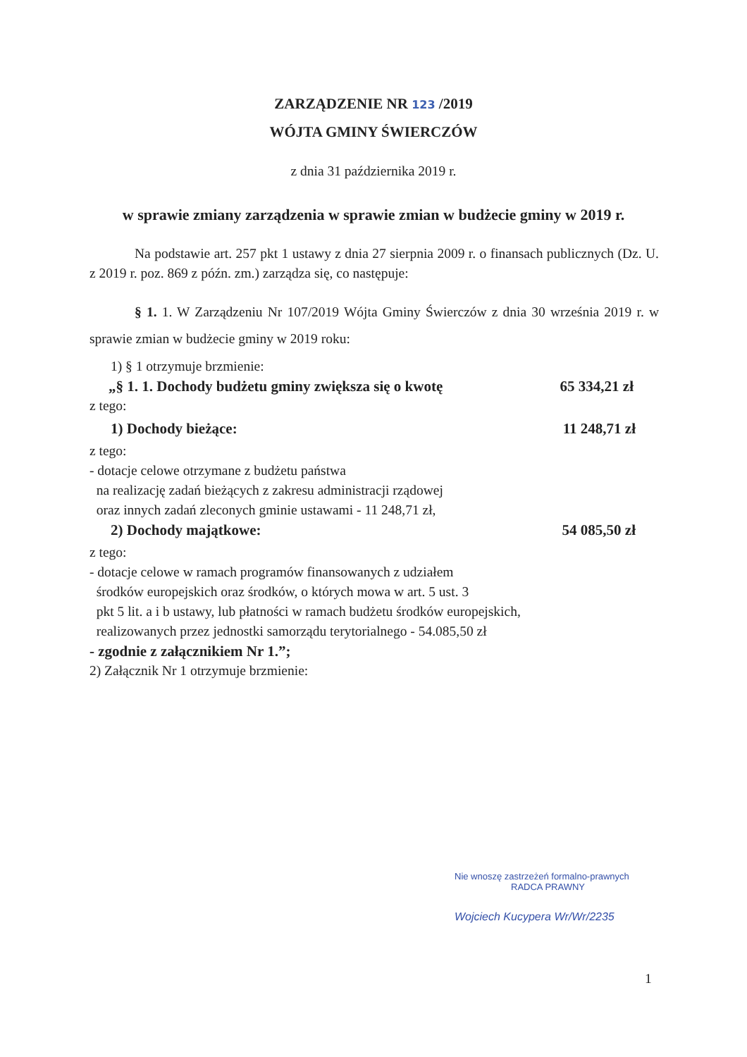ZARZĄDZENIE NR 123 /2019
WÓJTA GMINY ŚWIERCZÓW
z dnia 31 października 2019 r.
w sprawie zmiany zarządzenia w sprawie zmian w budżecie gminy w 2019 r.
Na podstawie art. 257 pkt 1 ustawy z dnia 27 sierpnia 2009 r. o finansach publicznych (Dz. U. z 2019 r. poz. 869 z późn. zm.) zarządza się, co następuje:
§ 1. 1. W Zarządzeniu Nr 107/2019 Wójta Gminy Świerczów z dnia 30 września 2019 r. w sprawie zmian w budżecie gminy w 2019 roku:
1) § 1 otrzymuje brzmienie:
„§ 1. 1. Dochody budżetu gminy zwiększa się o kwotę 65 334,21 zł
z tego:
1) Dochody bieżące: 11 248,71 zł
z tego:
- dotacje celowe otrzymane z budżetu państwa
na realizację zadań bieżących z zakresu administracji rządowej
oraz innych zadań zleconych gminie ustawami - 11 248,71 zł,
2) Dochody majątkowe: 54 085,50 zł
z tego:
- dotacje celowe w ramach programów finansowanych z udziałem
środków europejskich oraz środków, o których mowa w art. 5 ust. 3
pkt 5 lit. a i b ustawy, lub płatności w ramach budżetu środków europejskich,
realizowanych przez jednostki samorządu terytorialnego - 54.085,50 zł
- zgodnie z załącznikiem Nr 1.”;
2) Załącznik Nr 1 otrzymuje brzmienie:
Nie wnoszę zastrzeżeń formalno-prawnych
RADCA PRAWNY
Wojciech Kucypera Wr/Wr/2235
1